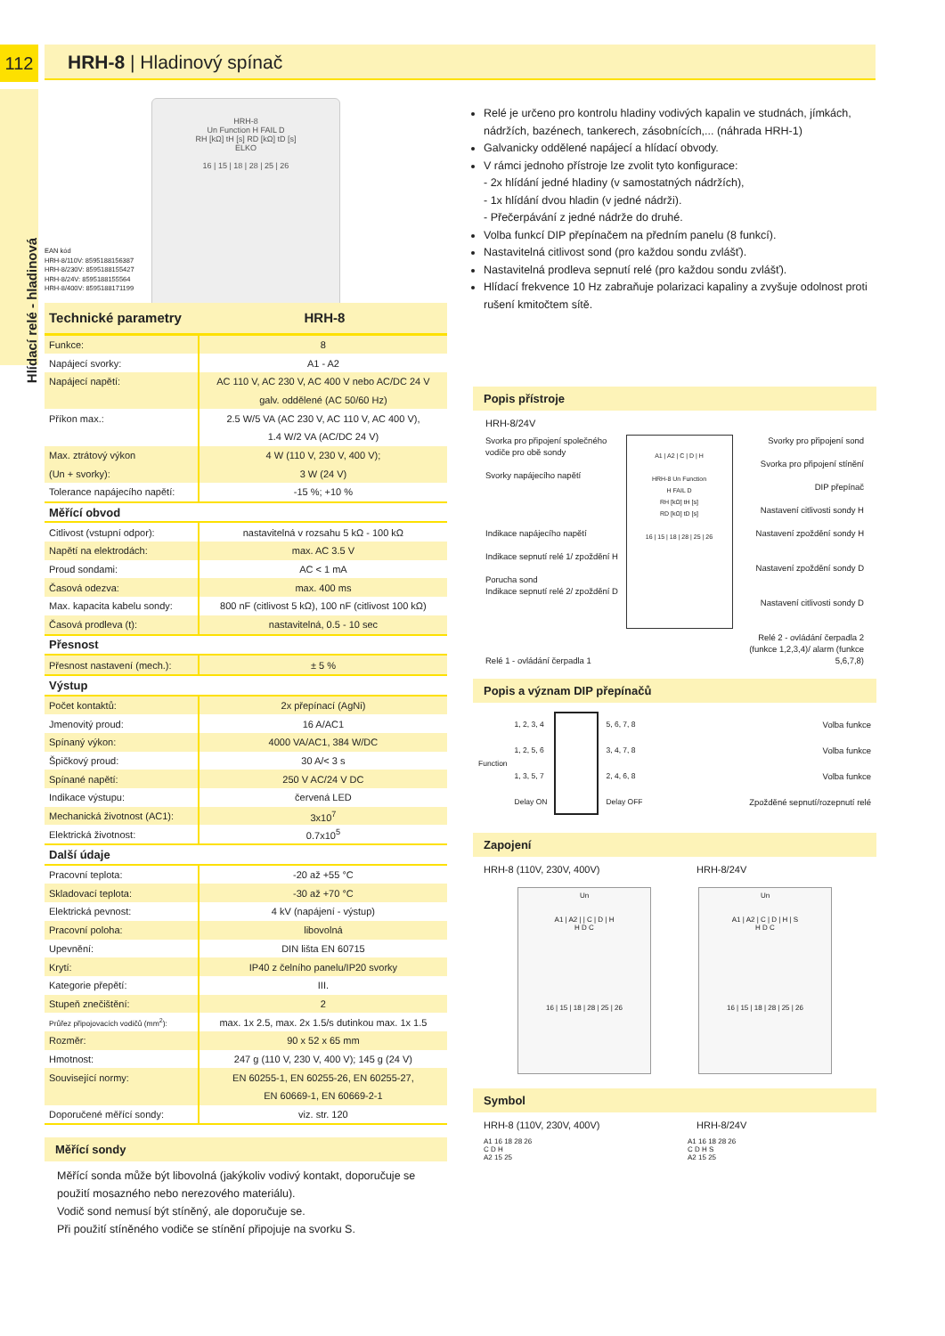112
Hlídací relé - hladinová
HRH-8 | Hladinový spínač
HRH-8
Un Function H FAIL D
RH [kΩ] tH [s] RD [kΩ] tD [s]
ELKO
16 | 15 | 18 | 28 | 25 | 26
EAN kód
HRH-8/110V: 8595188156387
HRH-8/230V: 8595188155427
HRH-8/24V: 8595188155564
HRH-8/400V: 8595188171199
| Technické parametry | HRH-8 |
| --- | --- |
| Funkce: | 8 |
| Napájecí svorky: | A1 - A2 |
| Napájecí napětí: | AC 110 V, AC 230 V, AC 400 V nebo AC/DC 24 V |
| | galv. oddělené (AC 50/60 Hz) |
| Příkon max.: | 2.5 W/5 VA (AC 230 V, AC 110 V, AC 400 V), |
| | 1.4 W/2 VA (AC/DC 24 V) |
| Max. ztrátový výkon | 4 W (110 V, 230 V, 400 V); |
| (Un + svorky): | 3 W (24 V) |
| Tolerance napájecího napětí: | -15 %; +10 % |
| Měřící obvod | |
| Citlivost (vstupní odpor): | nastavitelná v rozsahu 5 kΩ - 100 kΩ |
| Napětí na elektrodách: | max. AC 3.5 V |
| Proud sondami: | AC < 1 mA |
| Časová odezva: | max. 400 ms |
| Max. kapacita kabelu sondy: | 800 nF (citlivost 5 kΩ), 100 nF (citlivost 100 kΩ) |
| Časová prodleva (t): | nastavitelná, 0.5 - 10 sec |
| Přesnost | |
| Přesnost nastavení (mech.): | ± 5 % |
| Výstup | |
| Počet kontaktů: | 2x přepínací (AgNi) |
| Jmenovitý proud: | 16 A/AC1 |
| Spínaný výkon: | 4000 VA/AC1, 384 W/DC |
| Špičkový proud: | 30 A/< 3 s |
| Spínané napětí: | 250 V AC/24 V DC |
| Indikace výstupu: | červená LED |
| Mechanická životnost (AC1): | 3x10<sup>7</sup> |
| Elektrická životnost: | 0.7x10<sup>5</sup> |
| Další údaje | |
| Pracovní teplota: | -20 až +55 °C |
| Skladovací teplota: | -30 až +70 °C |
| Elektrická pevnost: | 4 kV (napájení - výstup) |
| Pracovní poloha: | libovolná |
| Upevnění: | DIN lišta EN 60715 |
| Krytí: | IP40 z čelního panelu/IP20 svorky |
| Kategorie přepětí: | III. |
| Stupeň znečištění: | 2 |
| Průřez připojovacích vodičů (mm<sup>2</sup>): | max. 1x 2.5, max. 2x 1.5/s dutinkou max. 1x 1.5 |
| Rozměr: | 90 x 52 x 65 mm |
| Hmotnost: | 247 g (110 V, 230 V, 400 V); 145 g (24 V) |
| Související normy: | EN 60255-1, EN 60255-26, EN 60255-27, |
| | EN 60669-1, EN 60669-2-1 |
| Doporučené měřící sondy: | viz. str. 120 |
Měřící sondy
Měřící sonda může být libovolná (jakýkoliv vodivý kontakt, doporučuje se použití mosazného nebo nerezového materiálu).
Vodič sond nemusí být stíněný, ale doporučuje se.
Při použití stíněného vodiče se stínění připojuje na svorku S.
Relé je určeno pro kontrolu hladiny vodivých kapalin ve studnách, jímkách, nádržích, bazénech, tankerech, zásobnících,... (náhrada HRH-1)
Galvanicky oddělené napájecí a hlídací obvody.
V rámci jednoho přístroje lze zvolit tyto konfigurace:
- 2x hlídání jedné hladiny (v samostatných nádržích),
- 1x hlídání dvou hladin (v jedné nádrži).
- Přečerpávání z jedné nádrže do druhé.
Volba funkcí DIP přepínačem na předním panelu (8 funkcí).
Nastavitelná citlivost sond (pro každou sondu zvlášť).
Nastavitelná prodleva sepnutí relé (pro každou sondu zvlášť).
Hlídací frekvence 10 Hz zabraňuje polarizaci kapaliny a zvyšuje odolnost proti rušení kmitočtem sítě.
Popis přístroje
HRH-8/24V
Svorka pro připojení společného vodiče pro obě sondy
Svorky napájecího napětí
Indikace napájecího napětí
Indikace sepnutí relé 1/ zpoždění H
Porucha sond
Indikace sepnutí relé 2/ zpoždění D
Relé 1 - ovládání čerpadla 1
A1 | A2 | C | D | H
HRH-8 Un Function
H FAIL D
RH [kΩ] tH [s]
RD [kΩ] tD [s]
16 | 15 | 18 | 28 | 25 | 26
Svorky pro připojení sond
Svorka pro připojení stínění
DIP přepínač
Nastavení citlivosti sondy H
Nastavení zpoždění sondy H
Nastavení zpoždění sondy D
Nastavení citlivosti sondy D
Relé 2 - ovládání čerpadla 2 (funkce 1,2,3,4)/ alarm (funkce 5,6,7,8)
Popis a význam DIP přepínačů
Function
1, 2, 3, 4
1, 2, 5, 6
1, 3, 5, 7
Delay ON
5, 6, 7, 8
3, 4, 7, 8
2, 4, 6, 8
Delay OFF
Volba funkce
Volba funkce
Volba funkce
Zpožděné sepnutí/rozepnutí relé
Zapojení
HRH-8 (110V, 230V, 400V) HRH-8/24V
Un
A1 | A2 | | C | D | H
H D C
16 | 15 | 18 | 28 | 25 | 26
Un
A1 | A2 | C | D | H | S
H D C
16 | 15 | 18 | 28 | 25 | 26
Symbol
HRH-8 (110V, 230V, 400V) HRH-8/24V
A1 16 18 28 26
C D H
A2 15 25
A1 16 18 28 26
C D H S
A2 15 25